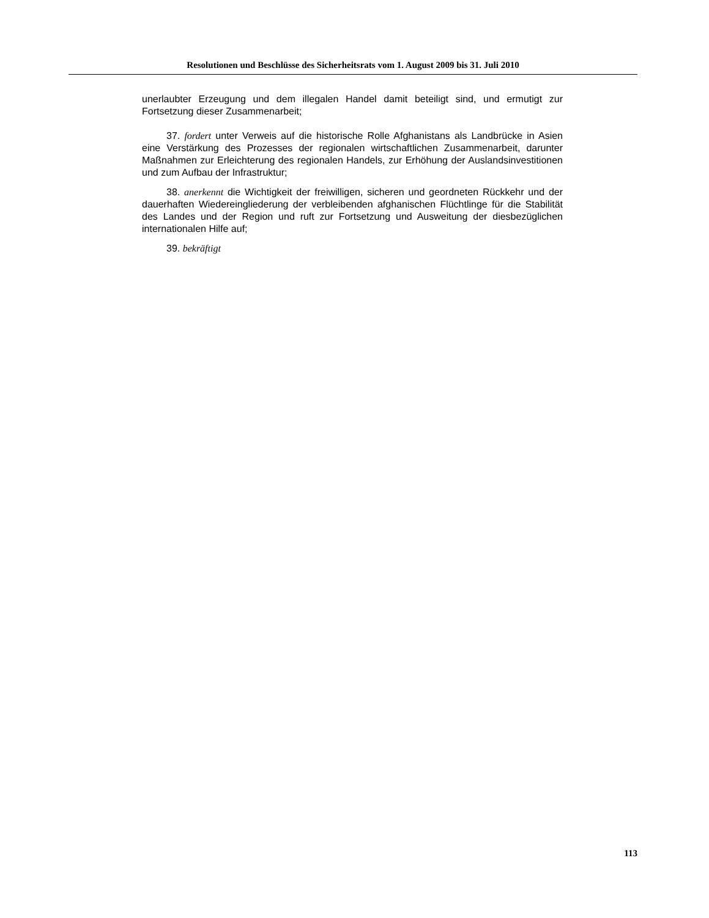Resolutionen und Beschlüsse des Sicherheitsrats vom 1. August 2009 bis 31. Juli 2010
unerlaubter Erzeugung und dem illegalen Handel damit beteiligt sind, und ermutigt zur Fortsetzung dieser Zusammenarbeit;
37. fordert unter Verweis auf die historische Rolle Afghanistans als Landbrücke in Asien eine Verstärkung des Prozesses der regionalen wirtschaftlichen Zusammenarbeit, darunter Maßnahmen zur Erleichterung des regionalen Handels, zur Erhöhung der Auslandsinvestitionen und zum Aufbau der Infrastruktur;
38. anerkennt die Wichtigkeit der freiwilligen, sicheren und geordneten Rückkehr und der dauerhaften Wiedereingliederung der verbleibenden afghanischen Flüchtlinge für die Stabilität des Landes und der Region und ruft zur Fortsetzung und Ausweitung der diesbezüglichen internationalen Hilfe auf;
39. bekräftigt
113